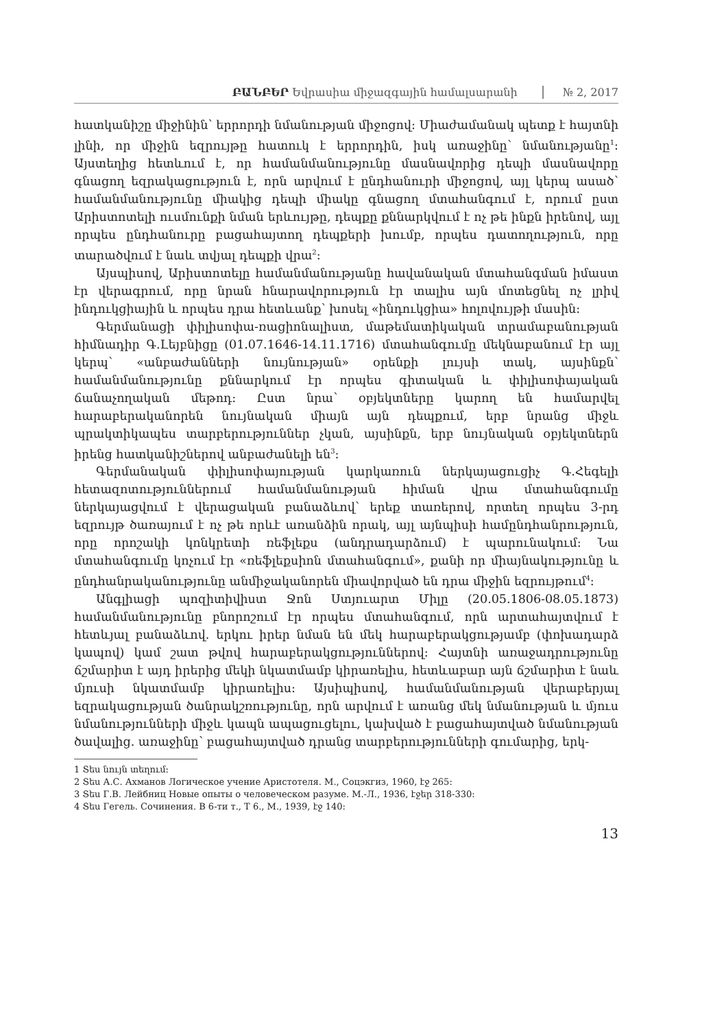ԲԱՆԲԵՐ Եվրասիա միջազգային համալսարանի № 2, 2017
հատկանիշը միջինին՝ երրորդի նմանության միջոցով: Միաժամանակ պետք է հայտնի լինի, որ միջին եզրույթը հատուկ է երրորդին, իսկ առաջինը՝ նմանությանը<sup>1</sup>: Այստեղից հետևում է, որ համանմանությունը մասնավորից դեպի մասնավորը գնացող եզրակացություն է, որն արվում է ընդհանուրի միջոցով, այլ կերպ ասած՝ համանմանությունը միակից դեպի միակը գնացող մտահանգում է, որում ըստ Արիստոտելի ուսմունքի նման երևույթը, դեպքը քննարկվում է ոչ թե ինքն իրենով, այլ որպես ընդհանուրը բացահայտող դեպքերի խումբ, որպես դատողություն, որը տարածվում է նաև տվյալ դեպքի վրա<sup>2</sup>:
Այսպիսով, Արիստոտելը համանմանությանը հավանական մտահանգման իմաստ էր վերագրում, որը նրան հնարավորություն էր տալիս այն մոտեցնել ոչ լրիվ ինդուկցիային և որպես դրա հետևանք՝ խոսել «ինդուկցիա» հոլովույթի մասին:
Գերմանացի փիլիսոփա-ռացիոնալիստ, մաթեմատիկական տրամաբանության հիմնադիր Գ.Լեյբնիցը (01.07.1646-14.11.1716) մտահանգումը մեկնաբանում էր այլ կերպ՝ «անբաժանների նույնության» օրենքի լույսի տակ, այսինքն՝ համանմանությունը քննարկում էր որպես գիտական և փիլիսոփայական ճանաչողական մեթոդ: Ըստ նրա՝ օբյեկտները կարող են համարվել հարաբերականորեն նույնական միայն այն դեպքում, երբ նրանց միջև պրակտիկապես տարբերություններ չկան, այսինքն, երբ նույնական օբյեկտներն իրենց հատկանիշներով անբաժանելի են<sup>3</sup>:
Գերմանական փիլիսոփայության կարկառուն ներկայացուցիչ Գ.Հեգելի հետազոտություններում համանմանության հիման վրա մտահանգումը ներկայացվում է վերացական բանաձևով՝ երեք տառերով, որտեղ որպես 3-րդ եզրույթ ծառայում է ոչ թե որևէ առանձին որակ, այլ այնպիսի համընդհանրություն, որը որոշակի կոնկրետի ռեֆլեքս (անդրադարձում) է պարունակում: Նա մտահանգումը կոչում էր «ռեֆլեքսիոն մտահանգում», քանի որ միայնակությունը և ընդհանրականությունը անմիջականորեն միավորված են դրա միջին եզրույթում<sup>4</sup>:
Անգլիացի պոզիտիվիստ Ջոն Ստյուարտ Միլը (20.05.1806-08.05.1873) համանմանությունը բնորոշում էր որպես մտահանգում, որն արտահայտվում է հետևյալ բանաձևով. երկու իրեր նման են մեկ հարաբերակցությամբ (փոխադարձ կապով) կամ շատ թվով հարաբերակցություններով: Հայտնի առաջադրությունը ճշմարիտ է այդ իրերից մեկի նկատմամբ կիրառելիս, հետևաբար այն ճշմարիտ է նաև մյուսի նկատմամբ կիրառելիս: Այսիպիսով, համանմանության վերաբերյալ եզրակացության ծանրակշռությունը, որն արվում է առանց մեկ նմանության և մյուս նմանությունների միջև կապն ապացուցելու, կախված է բացահայտված նմանության ծավալից. առաջինը՝ բացահայտված դրանց տարբերությունների գումարից, երկ-
1 Տես նույն տեղում:
2 Տես А.С. Ахманов Логическое учение Аристотеля. М., Соцэкгиз, 1960, էջ 265:
3 Տես Г.В. Лейбниц Новые опыты о человеческом разуме. М.-Л., 1936, էջեր 318-330:
4 Տես Гегель. Сочинения. В 6-ти т., Т 6., М., 1939, էջ 140:
13